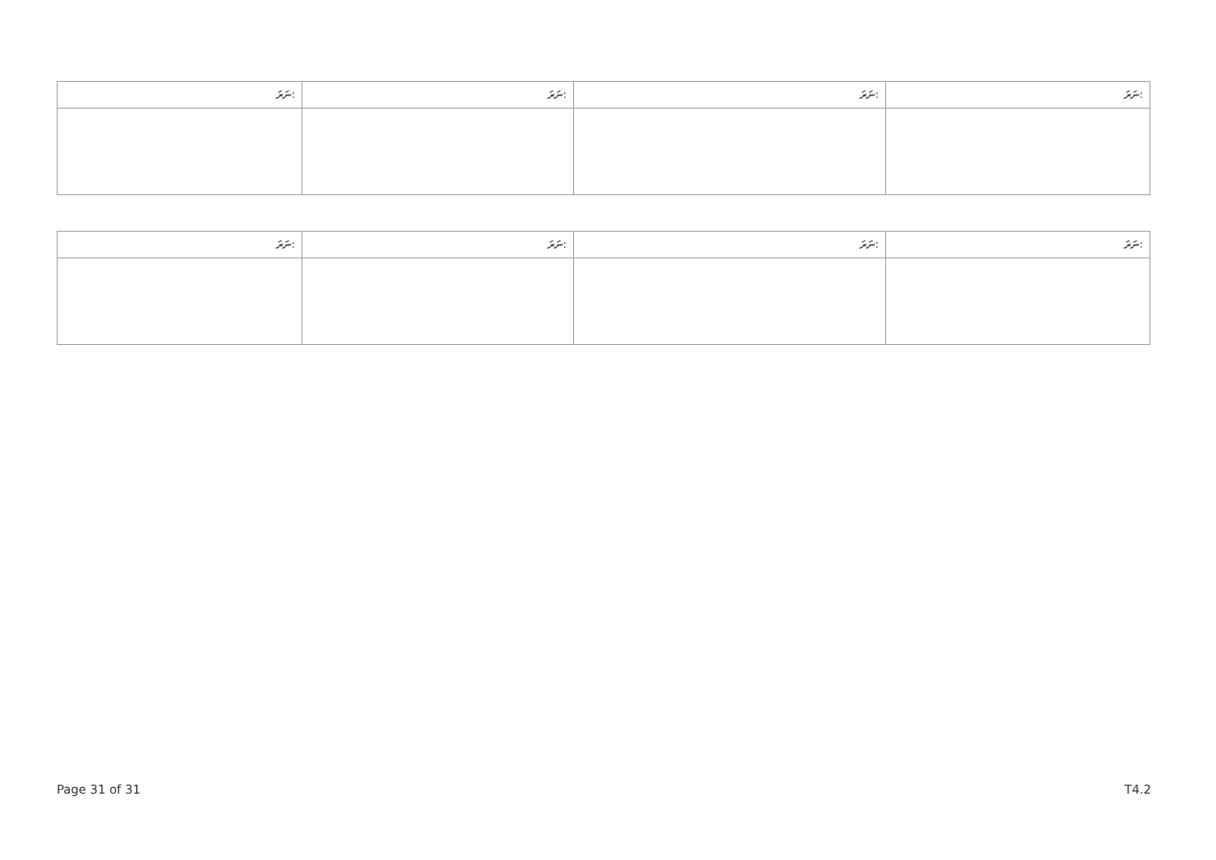| ނަރަ: | ނަރަ: | ނަރަ: | ނަރަ: |
| --- | --- | --- | --- |
| ނަރަ: | ނަރަ: | ނަރަ: | ނަރަ: |
| --- | --- | --- | --- |
Page 31 of 31 T4.2